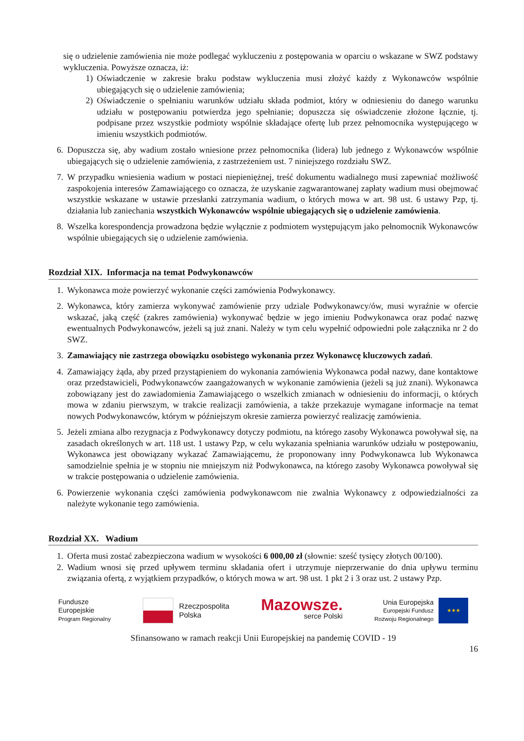się o udzielenie zamówienia nie może podlegać wykluczeniu z postępowania w oparciu o wskazane w SWZ podstawy wykluczenia. Powyższe oznacza, iż:
1) Oświadczenie w zakresie braku podstaw wykluczenia musi złożyć każdy z Wykonawców wspólnie ubiegających się o udzielenie zamówienia;
2) Oświadczenie o spełnianiu warunków udziału składa podmiot, który w odniesieniu do danego warunku udziału w postępowaniu potwierdza jego spełnianie; dopuszcza się oświadczenie złożone łącznie, tj. podpisane przez wszystkie podmioty wspólnie składające ofertę lub przez pełnomocnika występującego w imieniu wszystkich podmiotów.
6. Dopuszcza się, aby wadium zostało wniesione przez pełnomocnika (lidera) lub jednego z Wykonawców wspólnie ubiegających się o udzielenie zamówienia, z zastrzeżeniem ust. 7 niniejszego rozdziału SWZ.
7. W przypadku wniesienia wadium w postaci niepieniężnej, treść dokumentu wadialnego musi zapewniać możliwość zaspokojenia interesów Zamawiającego co oznacza, że uzyskanie zagwarantowanej zapłaty wadium musi obejmować wszystkie wskazane w ustawie przesłanki zatrzymania wadium, o których mowa w art. 98 ust. 6 ustawy Pzp, tj. działania lub zaniechania wszystkich Wykonawców wspólnie ubiegających się o udzielenie zamówienia.
8. Wszelka korespondencja prowadzona będzie wyłącznie z podmiotem występującym jako pełnomocnik Wykonawców wspólnie ubiegających się o udzielenie zamówienia.
Rozdział XIX. Informacja na temat Podwykonawców
1. Wykonawca może powierzyć wykonanie części zamówienia Podwykonawcy.
2. Wykonawca, który zamierza wykonywać zamówienie przy udziale Podwykonawcy/ów, musi wyraźnie w ofercie wskazać, jaką część (zakres zamówienia) wykonywać będzie w jego imieniu Podwykonawca oraz podać nazwę ewentualnych Podwykonawców, jeżeli są już znani. Należy w tym celu wypełnić odpowiedni pole załącznika nr 2 do SWZ.
3. Zamawiający nie zastrzega obowiązku osobistego wykonania przez Wykonawcę kluczowych zadań.
4. Zamawiający żąda, aby przed przystąpieniem do wykonania zamówienia Wykonawca podał nazwy, dane kontaktowe oraz przedstawicieli, Podwykonawców zaangażowanych w wykonanie zamówienia (jeżeli są już znani). Wykonawca zobowiązany jest do zawiadomienia Zamawiającego o wszelkich zmianach w odniesieniu do informacji, o których mowa w zdaniu pierwszym, w trakcie realizacji zamówienia, a także przekazuje wymagane informacje na temat nowych Podwykonawców, którym w późniejszym okresie zamierza powierzyć realizację zamówienia.
5. Jeżeli zmiana albo rezygnacja z Podwykonawcy dotyczy podmiotu, na którego zasoby Wykonawca powoływał się, na zasadach określonych w art. 118 ust. 1 ustawy Pzp, w celu wykazania spełniania warunków udziału w postępowaniu, Wykonawca jest obowiązany wykazać Zamawiającemu, że proponowany inny Podwykonawca lub Wykonawca samodzielnie spełnia je w stopniu nie mniejszym niż Podwykonawca, na którego zasoby Wykonawca powoływał się w trakcie postępowania o udzielenie zamówienia.
6. Powierzenie wykonania części zamówienia podwykonawcom nie zwalnia Wykonawcy z odpowiedzialności za należyte wykonanie tego zamówienia.
Rozdział XX. Wadium
1. Oferta musi zostać zabezpieczona wadium w wysokości 6 000,00 zł (słownie: sześć tysięcy złotych 00/100).
2. Wadium wnosi się przed upływem terminu składania ofert i utrzymuje nieprzerwanie do dnia upływu terminu związania ofertą, z wyjątkiem przypadków, o których mowa w art. 98 ust. 1 pkt 2 i 3 oraz ust. 2 ustawy Pzp.
Fundusze
Europejskie
Program Regionalny
Rzeczpospolita
Polska
Mazowsze.
serce Polski
Unia Europejska
Europejski Fundusz
Rozwoju Regionalnego
★★★
Sfinansowano w ramach reakcji Unii Europejskiej na pandemię COVID - 19
16